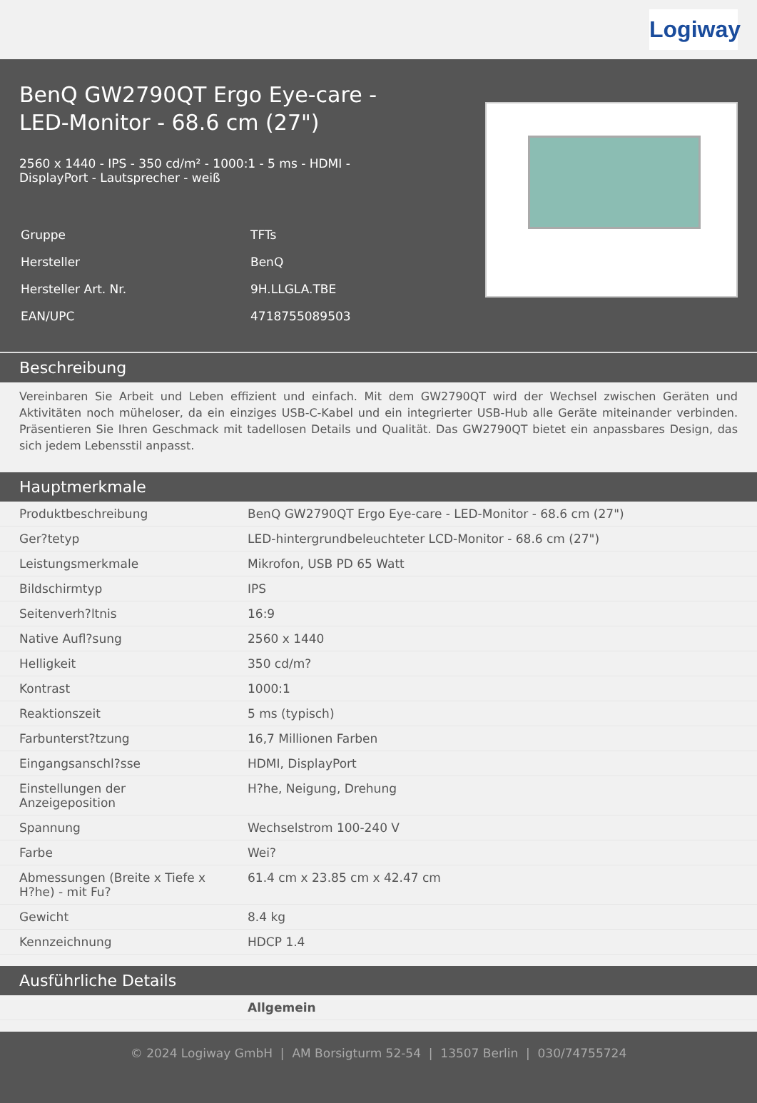Logiway
BenQ GW2790QT Ergo Eye-care - LED-Monitor - 68.6 cm (27")
2560 x 1440 - IPS - 350 cd/m² - 1000:1 - 5 ms - HDMI - DisplayPort - Lautsprecher - weiß
| Gruppe | TFTs |
| Hersteller | BenQ |
| Hersteller Art. Nr. | 9H.LLGLA.TBE |
| EAN/UPC | 4718755089503 |
Beschreibung
Vereinbaren Sie Arbeit und Leben effizient und einfach. Mit dem GW2790QT wird der Wechsel zwischen Geräten und Aktivitäten noch müheloser, da ein einziges USB-C-Kabel und ein integrierter USB-Hub alle Geräte miteinander verbinden. Präsentieren Sie Ihren Geschmack mit tadellosen Details und Qualität. Das GW2790QT bietet ein anpassbares Design, das sich jedem Lebensstil anpasst.
Hauptmerkmale
| Produktbeschreibung | BenQ GW2790QT Ergo Eye-care - LED-Monitor - 68.6 cm (27") |
| Ger?tetyp | LED-hintergrundbeleuchteter LCD-Monitor - 68.6 cm (27") |
| Leistungsmerkmale | Mikrofon, USB PD 65 Watt |
| Bildschirmtyp | IPS |
| Seitenverh?ltnis | 16:9 |
| Native Aufl?sung | 2560 x 1440 |
| Helligkeit | 350 cd/m? |
| Kontrast | 1000:1 |
| Reaktionszeit | 5 ms (typisch) |
| Farbunterst?tzung | 16,7 Millionen Farben |
| Eingangsanschl?sse | HDMI, DisplayPort |
| Einstellungen der Anzeigeposition | H?he, Neigung, Drehung |
| Spannung | Wechselstrom 100-240 V |
| Farbe | Wei? |
| Abmessungen (Breite x Tiefe x H?he) - mit Fu? | 61.4 cm x 23.85 cm x 42.47 cm |
| Gewicht | 8.4 kg |
| Kennzeichnung | HDCP 1.4 |
Ausführliche Details
| | Allgemein |
© 2024 Logiway GmbH | AM Borsigturm 52-54 | 13507 Berlin | 030/74755724